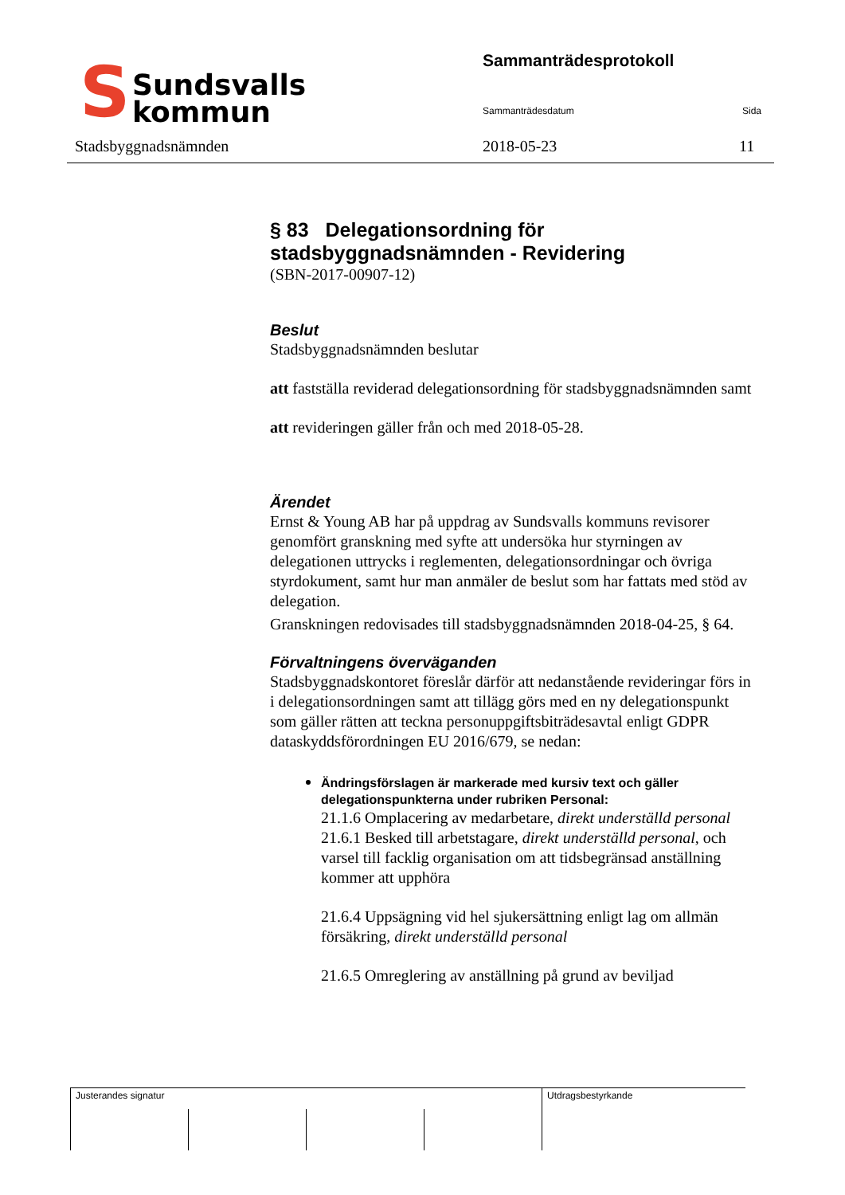S
Sundsvalls
kommun
Sammanträdesprotokoll
Sammanträdesdatum Sida
Stadsbyggnadsnämnden 2018-05-23 11
§ 83 Delegationsordning för stadsbyggnadsnämnden - Revidering
(SBN-2017-00907-12)
Beslut
Stadsbyggnadsnämnden beslutar
att fastställa reviderad delegationsordning för stadsbyggnadsnämnden samt
att revideringen gäller från och med 2018-05-28.
Ärendet
Ernst & Young AB har på uppdrag av Sundsvalls kommuns revisorer genomfört granskning med syfte att undersöka hur styrningen av delegationen uttrycks i reglementen, delegationsordningar och övriga styrdokument, samt hur man anmäler de beslut som har fattats med stöd av delegation.
Granskningen redovisades till stadsbyggnadsnämnden 2018-04-25, § 64.
Förvaltningens överväganden
Stadsbyggnadskontoret föreslår därför att nedanstående revideringar förs in i delegationsordningen samt att tillägg görs med en ny delegationspunkt som gäller rätten att teckna personuppgiftsbiträdesavtal enligt GDPR dataskyddsförordningen EU 2016/679, se nedan:
Ändringsförslagen är markerade med kursiv text och gäller delegationspunkterna under rubriken Personal:
21.1.6 Omplacering av medarbetare, direkt underställd personal
21.6.1 Besked till arbetstagare, direkt underställd personal, och varsel till facklig organisation om att tidsbegränsad anställning kommer att upphöra
21.6.4 Uppsägning vid hel sjukersättning enligt lag om allmän försäkring, direkt underställd personal
21.6.5 Omreglering av anställning på grund av beviljad
| Justerandes signatur | | | | Utdragsbestyrkande |